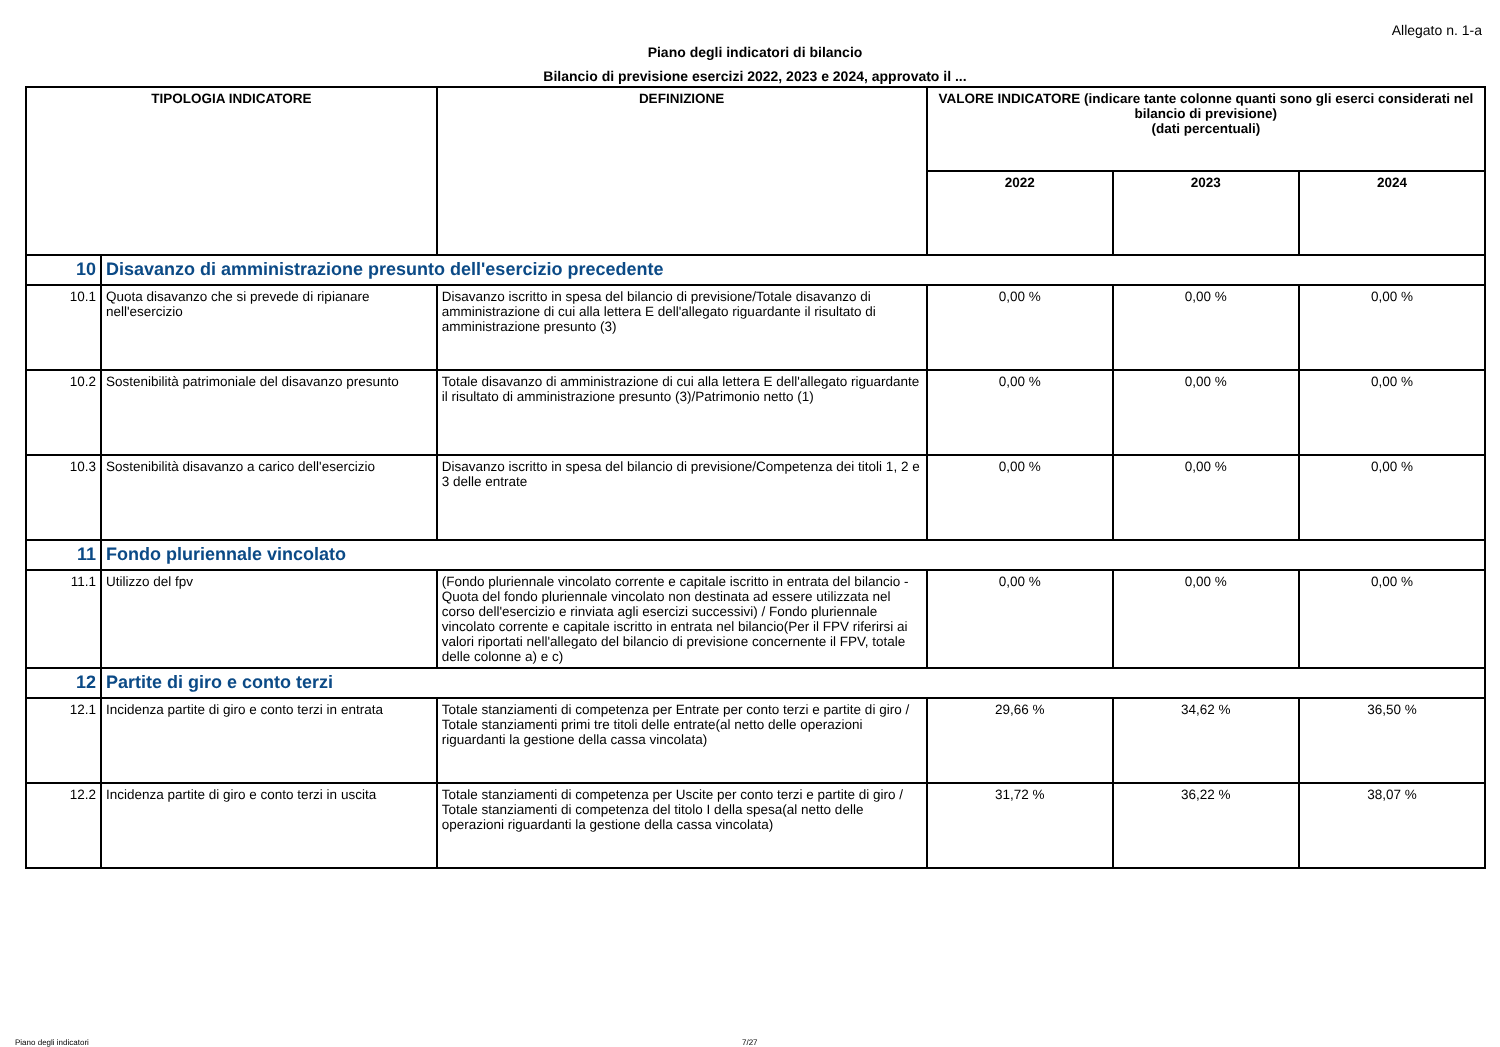Allegato n. 1-a
Piano degli indicatori di bilancio
Bilancio di previsione esercizi 2022, 2023 e 2024, approvato il ...
| TIPOLOGIA INDICATORE | | DEFINIZIONE | VALORE INDICATORE (indicare tante colonne quanti sono gli eserci considerati nel bilancio di previsione) (dati percentuali) | | |
| --- | --- | --- | --- | --- | --- |
| | | | 2022 | 2023 | 2024 |
| 10 | Disavanzo di amministrazione presunto dell'esercizio precedente | | | | |
| 10.1 | Quota disavanzo che si prevede di ripianare nell'esercizio | Disavanzo iscritto in spesa del bilancio di previsione/Totale disavanzo di amministrazione di cui alla lettera E dell'allegato riguardante il risultato di amministrazione presunto (3) | 0,00 % | 0,00 % | 0,00 % |
| 10.2 | Sostenibilità patrimoniale del disavanzo presunto | Totale disavanzo di amministrazione di cui alla lettera E dell'allegato riguardante il risultato di amministrazione presunto (3)/Patrimonio netto (1) | 0,00 % | 0,00 % | 0,00 % |
| 10.3 | Sostenibilità disavanzo a carico dell'esercizio | Disavanzo iscritto in spesa del bilancio di previsione/Competenza dei titoli 1, 2 e 3 delle entrate | 0,00 % | 0,00 % | 0,00 % |
| 11 | Fondo pluriennale vincolato | | | | |
| 11.1 | Utilizzo del fpv | (Fondo pluriennale vincolato corrente e capitale iscritto in entrata del bilancio - Quota del fondo pluriennale vincolato non destinata ad essere utilizzata nel corso dell'esercizio e rinviata agli esercizi successivi) / Fondo pluriennale vincolato corrente e capitale iscritto in entrata nel bilancio(Per il FPV riferirsi ai valori riportati nell'allegato del bilancio di previsione concernente il FPV, totale delle colonne a) e c) | 0,00 % | 0,00 % | 0,00 % |
| 12 | Partite di giro e conto terzi | | | | |
| 12.1 | Incidenza partite di giro e conto terzi in entrata | Totale stanziamenti di competenza per Entrate per conto terzi e partite di giro / Totale stanziamenti primi tre titoli delle entrate(al netto delle operazioni riguardanti la gestione della cassa vincolata) | 29,66 % | 34,62 % | 36,50 % |
| 12.2 | Incidenza partite di giro e conto terzi in uscita | Totale stanziamenti di competenza per Uscite per conto terzi e partite di giro / Totale stanziamenti di competenza del titolo I della spesa(al netto delle operazioni riguardanti la gestione della cassa vincolata) | 31,72 % | 36,22 % | 38,07 % |
Piano degli indicatori 7/27